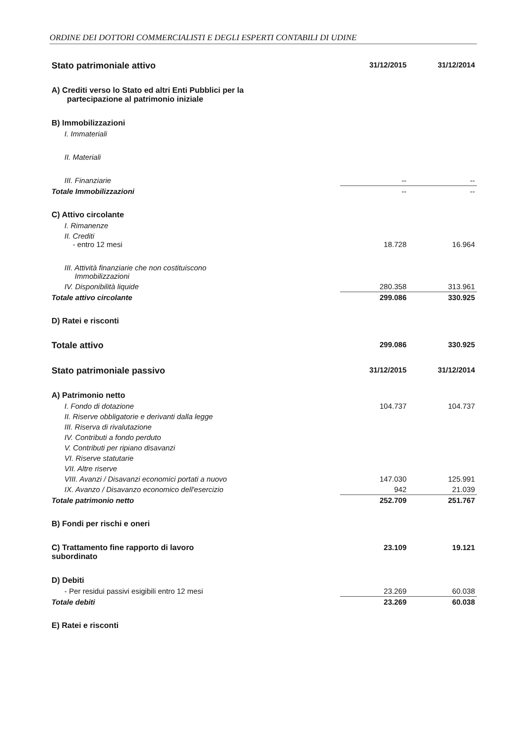ORDINE DEI DOTTORI COMMERCIALISTI E DEGLI ESPERTI CONTABILI DI UDINE
| Stato patrimoniale attivo | 31/12/2015 | 31/12/2014 |
| A) Crediti verso lo Stato ed altri Enti Pubblici per la partecipazione al patrimonio iniziale | | |
| B) Immobilizzazioni | | |
| I. Immateriali | | |
| II. Materiali | | |
| III. Finanziarie | -- | -- |
| Totale Immobilizzazioni | -- | -- |
| C) Attivo circolante | | |
| I. Rimanenze | | |
| II. Crediti - entro 12 mesi | 18.728 | 16.964 |
| III. Attività finanziarie che non costituiscono Immobilizzazioni | | |
| IV. Disponibilità liquide | 280.358 | 313.961 |
| Totale attivo circolante | 299.086 | 330.925 |
| D) Ratei e risconti | | |
| Totale attivo | 299.086 | 330.925 |
| Stato patrimoniale passivo | 31/12/2015 | 31/12/2014 |
| A) Patrimonio netto | | |
| I. Fondo di dotazione | 104.737 | 104.737 |
| II. Riserve obbligatorie e derivanti dalla legge | | |
| III. Riserva di rivalutazione | | |
| IV. Contributi a fondo perduto | | |
| V. Contributi per ripiano disavanzi | | |
| VI. Riserve statutarie | | |
| VII. Altre riserve | | |
| VIII. Avanzi / Disavanzi economici portati a nuovo | 147.030 | 125.991 |
| IX. Avanzo / Disavanzo economico dell'esercizio | 942 | 21.039 |
| Totale patrimonio netto | 252.709 | 251.767 |
| B) Fondi per rischi e oneri | | |
| C) Trattamento fine rapporto di lavoro subordinato | 23.109 | 19.121 |
| D) Debiti | | |
| - Per residui passivi esigibili entro 12 mesi | 23.269 | 60.038 |
| Totale debiti | 23.269 | 60.038 |
| E) Ratei e risconti | | |